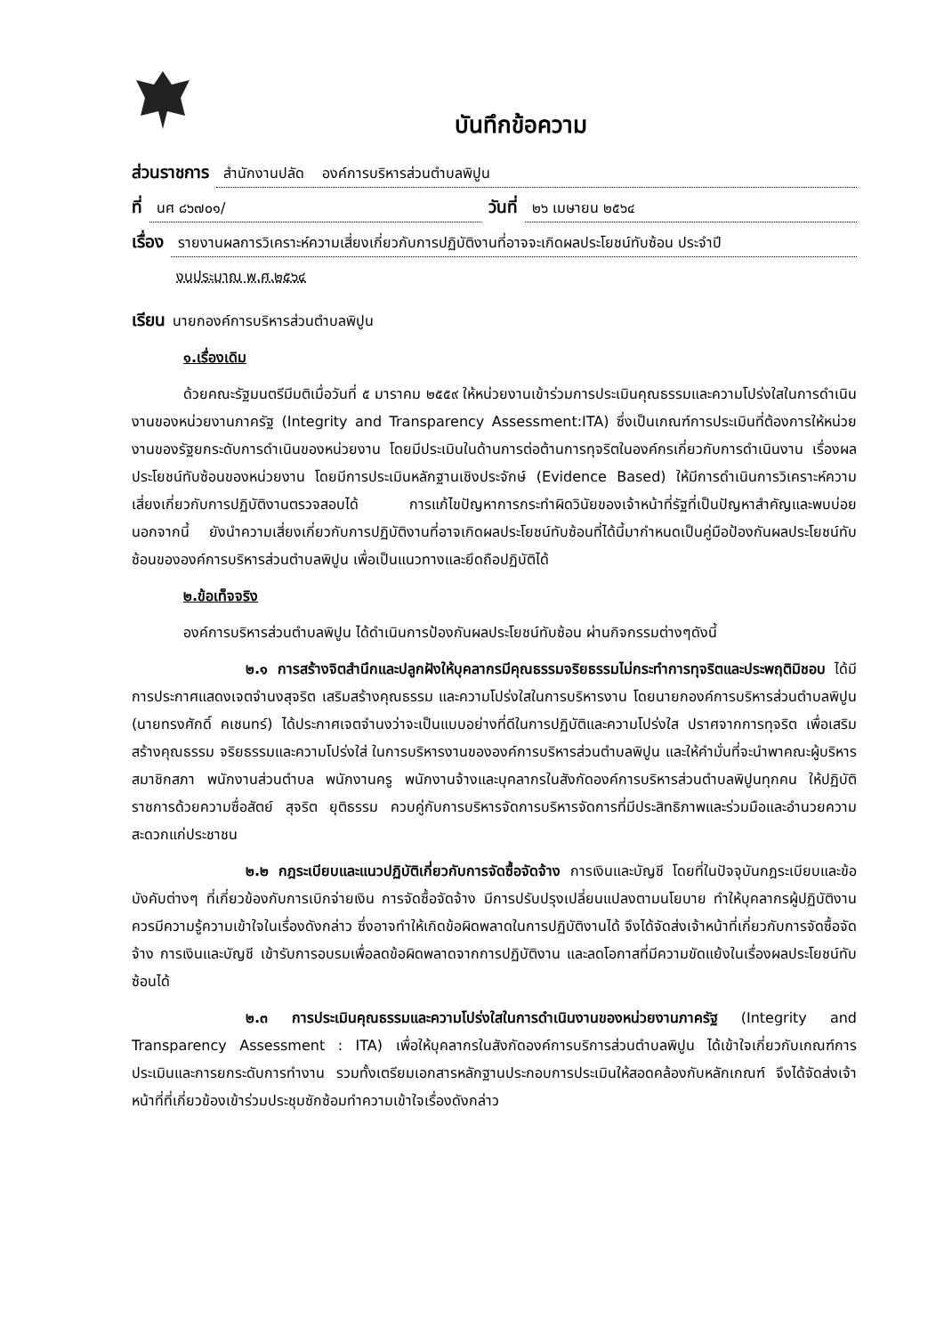บันทึกข้อความ
ส่วนราชการ สำนักงานปลัด องค์การบริหารส่วนตำบลพิปูน
ที่ นศ ๘๖๗๐๑/ วันที่ ๒๖ เมษายน ๒๕๖๔
เรื่อง รายงานผลการวิเคราะห์ความเสี่ยงเกี่ยวกับการปฏิบัติงานที่อาจจะเกิดผลประโยชน์ทับซ้อน ประจำปี
งบประมาณ พ.ศ.๒๕๖๔
เรียน นายกองค์การบริหารส่วนตำบลพิปูน
๑.เรื่องเดิม
ด้วยคณะรัฐมนตรีมีมติเมื่อวันที่ ๕ มาราคม ๒๕๕๙ ให้หน่วยงานเข้าร่วมการประเมินคุณธรรมและความโปร่งใสในการดำเนินงานของหน่วยงานภาครัฐ (Integrity and Transparency Assessment:ITA) ซึ่งเป็นเกณฑ์การประเมินที่ต้องการให้หน่วยงานของรัฐยกระดับการดำเนินของหน่วยงาน โดยมีประเมินในด้านการต่อต้านการทุจริตในองค์กรเกี่ยวกับการดำเนินงาน เรื่องผลประโยชน์ทับซ้อนของหน่วยงาน โดยมีการประเมินหลักฐานเชิงประจักษ์ (Evidence Based) ให้มีการดำเนินการวิเคราะห์ความเสี่ยงเกี่ยวกับการปฏิบัติงานตรวจสอบได้ การแก้ไขปัญหาการกระทำผิดวินัยของเจ้าหน้าที่รัฐที่เป็นปัญหาสำคัญและพบบ่อย นอกจากนี้ ยังนำความเสี่ยงเกี่ยวกับการปฏิบัติงานที่อาจเกิดผลประโยชน์ทับซ้อนที่ได้นี้มากำหนดเป็นคู่มือป้องกันผลประโยชน์ทับซ้อนขององค์การบริหารส่วนตำบลพิปูน เพื่อเป็นแนวทางและยึดถือปฏิบัติได้
๒.ข้อเท็จจริง
องค์การบริหารส่วนตำบลพิปูน ได้ดำเนินการป้องกันผลประโยชน์ทับซ้อน ผ่านกิจกรรมต่างๆดังนี้
๒.๑ การสร้างจิตสำนึกและปลูกฝังให้บุคลากรมีคุณธรรมจริยธรรมไม่กระทำการทุจริตและประพฤติมิชอบ ได้มีการประกาศแสดงเจตจำนงสุจริต เสริมสร้างคุณธรรม และความโปร่งใสในการบริหารงาน โดยนายกองค์การบริหารส่วนตำบลพิปูน (นายทรงศักดิ์ คเชนทร์) ได้ประกาศเจตจำนงว่าจะเป็นแบบอย่างที่ดีในการปฏิบัติและความโปร่งใส ปราศจากการทุจริต เพื่อเสริมสร้างคุณธรรม จริยธรรมและความโปร่งใส่ ในการบริหารงานขององค์การบริหารส่วนตำบลพิปูน และให้คำมั่นที่จะนำพาคณะผู้บริหาร สมาชิกสภา พนักงานส่วนตำบล พนักงานครู พนักงานจ้างและบุคลากรในสังกัดองค์การบริหารส่วนตำบลพิปูนทุกคน ให้ปฏิบัติราชการด้วยความซื่อสัตย์ สุจริต ยุติธรรม ควบคู่กับการบริหารจัดการบริหารจัดการที่มีประสิทธิภาพและร่วมมือและอำนวยความสะดวกแก่ประชาชน
๒.๒ กฎระเบียบและแนวปฏิบัติเกี่ยวกับการจัดซื้อจัดจ้าง การเงินและบัญชี โดยที่ในปัจจุบันกฎระเบียบและข้อบังคับต่างๆ ที่เกี่ยวข้องกับการเบิกจ่ายเงิน การจัดซื้อจัดจ้าง มีการปรับปรุงเปลี่ยนแปลงตามนโยบาย ทำให้บุคลากรผู้ปฏิบัติงานควรมีความรู้ความเข้าใจในเรื่องดังกล่าว ซึ่งอาจทำให้เกิดข้อผิดพลาดในการปฏิบัติงานได้ จึงได้จัดส่งเจ้าหน้าที่เกี่ยวกับการจัดซื้อจัดจ้าง การเงินและบัญชี เข้ารับการอบรมเพื่อลดข้อผิดพลาดจากการปฏิบัติงาน และลดโอกาสที่มีความขัดแย้งในเรื่องผลประโยชน์ทับซ้อนได้
๒.๓ การประเมินคุณธรรมและความโปร่งใสในการดำเนินงานของหน่วยงานภาครัฐ (Integrity and Transparency Assessment : ITA) เพื่อให้บุคลากรในสังกัดองค์การบริการส่วนตำบลพิปูน ได้เข้าใจเกี่ยวกับเกณฑ์การประเมินและการยกระดับการทำงาน รวมทั้งเตรียมเอกสารหลักฐานประกอบการประเมินให้สอดคล้องกับหลักเกณฑ์ จึงได้จัดส่งเจ้าหน้าที่ที่เกี่ยวข้องเข้าร่วมประชุมซักซ้อมทำความเข้าใจเรื่องดังกล่าว